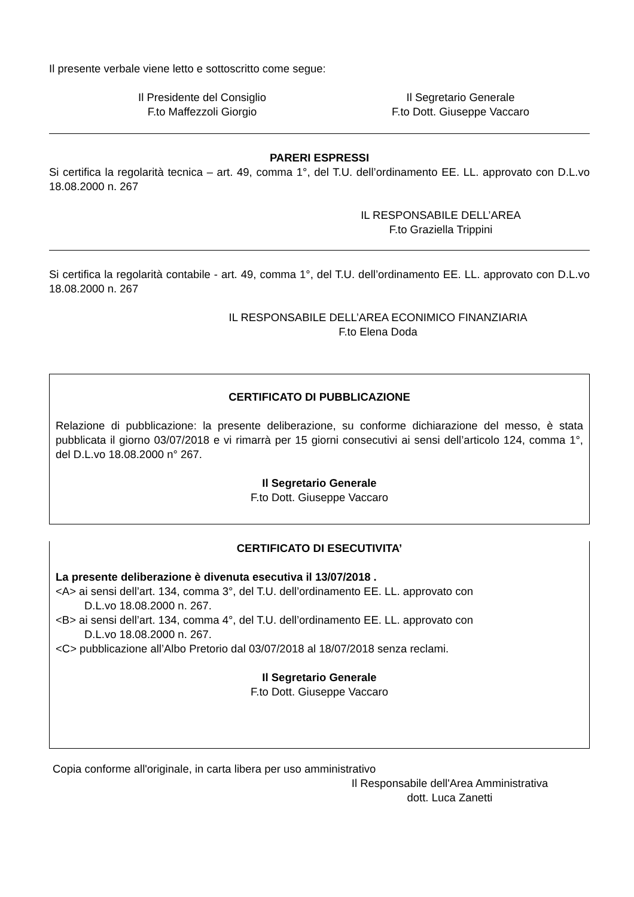Il presente verbale viene letto e sottoscritto come segue:
Il Presidente del Consiglio
F.to Maffezzoli Giorgio
Il Segretario Generale
F.to Dott. Giuseppe Vaccaro
PARERI ESPRESSI
Si certifica la regolarità tecnica – art. 49, comma 1°, del T.U. dell’ordinamento EE. LL. approvato con D.L.vo 18.08.2000 n. 267
IL RESPONSABILE DELL’AREA
F.to Graziella Trippini
Si certifica la regolarità contabile - art. 49, comma 1°, del T.U. dell’ordinamento EE. LL. approvato con D.L.vo 18.08.2000 n. 267
IL RESPONSABILE DELL’AREA ECONIMICO FINANZIARIA
F.to Elena Doda
CERTIFICATO DI PUBBLICAZIONE
Relazione di pubblicazione: la presente deliberazione, su conforme dichiarazione del messo, è stata pubblicata il giorno 03/07/2018 e vi rimarrà per 15 giorni consecutivi ai sensi dell’articolo 124, comma 1°, del D.L.vo 18.08.2000 n° 267.
Il Segretario Generale
F.to Dott. Giuseppe Vaccaro
CERTIFICATO DI ESECUTIVITA’
La presente deliberazione è divenuta esecutiva il 13/07/2018 .
<A> ai sensi dell’art. 134, comma 3°, del T.U. dell’ordinamento EE. LL. approvato con
D.L.vo 18.08.2000 n. 267.
<B> ai sensi dell’art. 134, comma 4°, del T.U. dell’ordinamento EE. LL. approvato con
D.L.vo 18.08.2000 n. 267.
<C> pubblicazione all’Albo Pretorio dal 03/07/2018 al 18/07/2018 senza reclami.
Il Segretario Generale
F.to Dott. Giuseppe Vaccaro
Copia conforme all'originale, in carta libera per uso amministrativo
Il Responsabile dell'Area Amministrativa
dott. Luca Zanetti